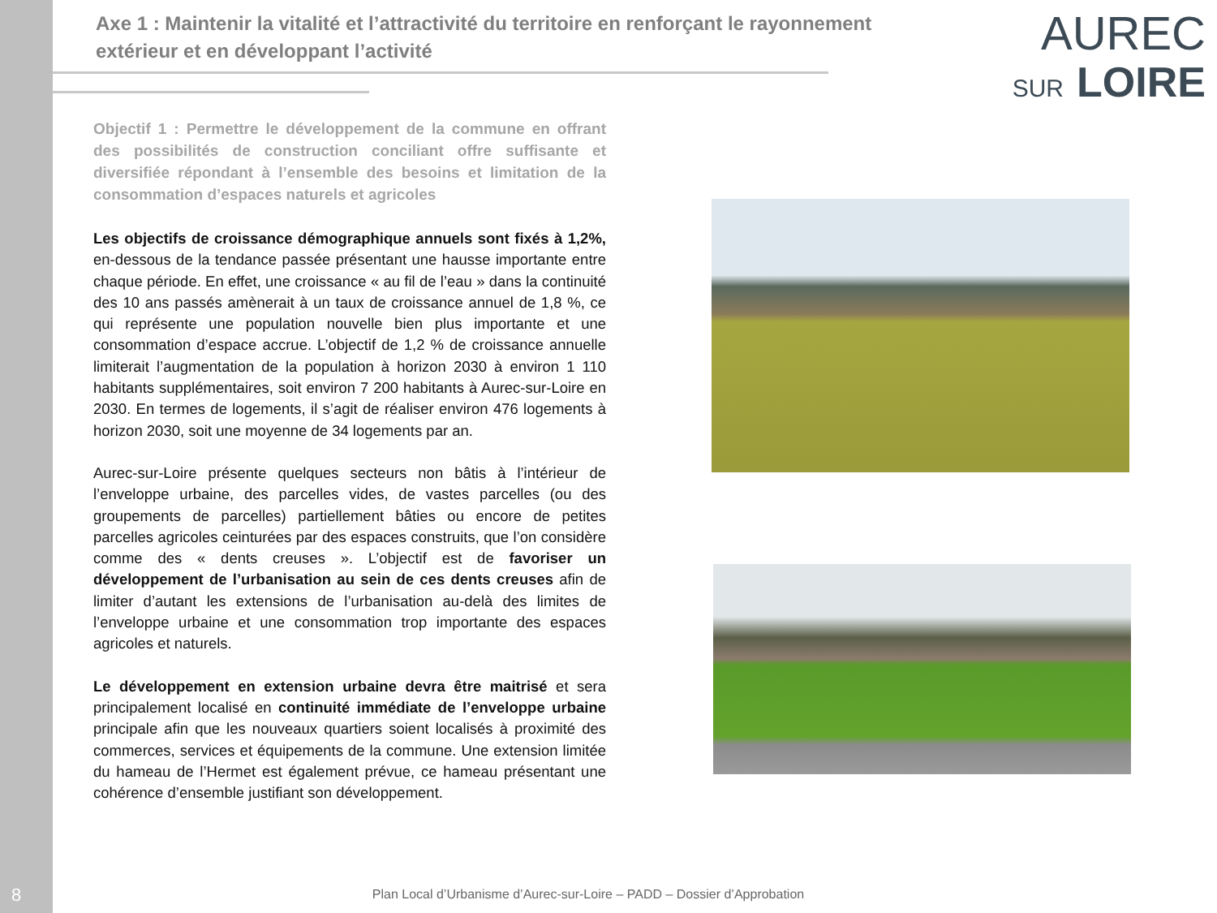Axe 1 : Maintenir la vitalité et l’attractivité du territoire en renforçant le rayonnement extérieur et en développant l’activité
AUREC
SUR LOIRE
Objectif 1 : Permettre le développement de la commune en offrant des possibilités de construction conciliant offre suffisante et diversifiée répondant à l’ensemble des besoins et limitation de la consommation d’espaces naturels et agricoles
Les objectifs de croissance démographique annuels sont fixés à 1,2%, en-dessous de la tendance passée présentant une hausse importante entre chaque période. En effet, une croissance « au fil de l’eau » dans la continuité des 10 ans passés amènerait à un taux de croissance annuel de 1,8 %, ce qui représente une population nouvelle bien plus importante et une consommation d’espace accrue. L’objectif de 1,2 % de croissance annuelle limiterait l’augmentation de la population à horizon 2030 à environ 1 110 habitants supplémentaires, soit environ 7 200 habitants à Aurec-sur-Loire en 2030. En termes de logements, il s’agit de réaliser environ 476 logements à horizon 2030, soit une moyenne de 34 logements par an.
Aurec-sur-Loire présente quelques secteurs non bâtis à l’intérieur de l’enveloppe urbaine, des parcelles vides, de vastes parcelles (ou des groupements de parcelles) partiellement bâties ou encore de petites parcelles agricoles ceinturées par des espaces construits, que l’on considère comme des « dents creuses ». L’objectif est de favoriser un développement de l’urbanisation au sein de ces dents creuses afin de limiter d’autant les extensions de l’urbanisation au-delà des limites de l’enveloppe urbaine et une consommation trop importante des espaces agricoles et naturels.
Le développement en extension urbaine devra être maitrisé et sera principalement localisé en continuité immédiate de l’enveloppe urbaine principale afin que les nouveaux quartiers soient localisés à proximité des commerces, services et équipements de la commune. Une extension limitée du hameau de l’Hermet est également prévue, ce hameau présentant une cohérence d’ensemble justifiant son développement.
8
Plan Local d’Urbanisme d’Aurec-sur-Loire – PADD – Dossier d’Approbation